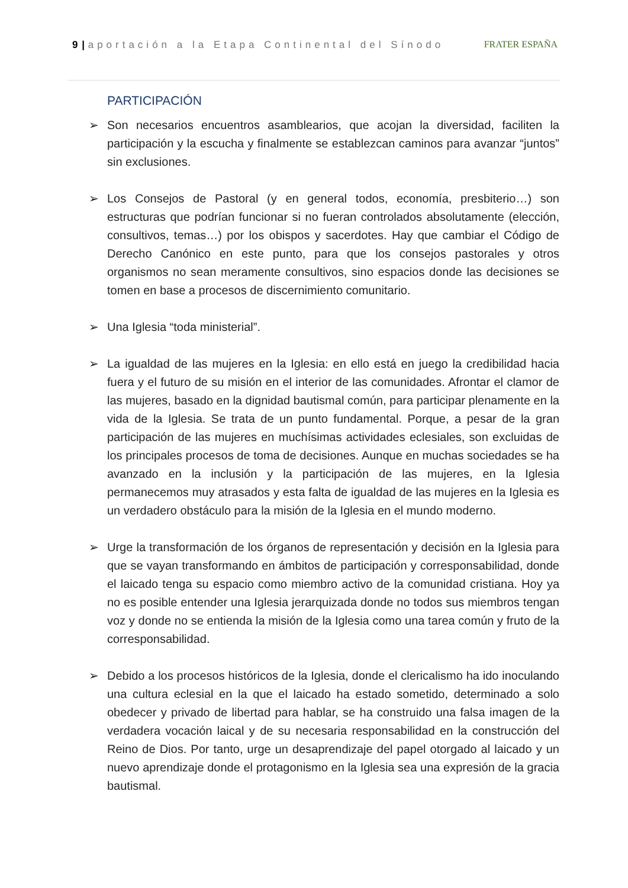9 | aportación a la Etapa Continental del Sínodo FRATER ESPAÑA
PARTICIPACIÓN
➢ Son necesarios encuentros asamblearios, que acojan la diversidad, faciliten la participación y la escucha y finalmente se establezcan caminos para avanzar “juntos” sin exclusiones.
➢ Los Consejos de Pastoral (y en general todos, economía, presbiterio…) son estructuras que podrían funcionar si no fueran controlados absolutamente (elección, consultivos, temas…) por los obispos y sacerdotes. Hay que cambiar el Código de Derecho Canónico en este punto, para que los consejos pastorales y otros organismos no sean meramente consultivos, sino espacios donde las decisiones se tomen en base a procesos de discernimiento comunitario.
➢ Una Iglesia “toda ministerial”.
➢ La igualdad de las mujeres en la Iglesia: en ello está en juego la credibilidad hacia fuera y el futuro de su misión en el interior de las comunidades. Afrontar el clamor de las mujeres, basado en la dignidad bautismal común, para participar plenamente en la vida de la Iglesia. Se trata de un punto fundamental. Porque, a pesar de la gran participación de las mujeres en muchísimas actividades eclesiales, son excluidas de los principales procesos de toma de decisiones. Aunque en muchas sociedades se ha avanzado en la inclusión y la participación de las mujeres, en la Iglesia permanecemos muy atrasados y esta falta de igualdad de las mujeres en la Iglesia es un verdadero obstáculo para la misión de la Iglesia en el mundo moderno.
➢ Urge la transformación de los órganos de representación y decisión en la Iglesia para que se vayan transformando en ámbitos de participación y corresponsabilidad, donde el laicado tenga su espacio como miembro activo de la comunidad cristiana. Hoy ya no es posible entender una Iglesia jerarquizada donde no todos sus miembros tengan voz y donde no se entienda la misión de la Iglesia como una tarea común y fruto de la corresponsabilidad.
➢ Debido a los procesos históricos de la Iglesia, donde el clericalismo ha ido inoculando una cultura eclesial en la que el laicado ha estado sometido, determinado a solo obedecer y privado de libertad para hablar, se ha construido una falsa imagen de la verdadera vocación laical y de su necesaria responsabilidad en la construcción del Reino de Dios. Por tanto, urge un desaprendizaje del papel otorgado al laicado y un nuevo aprendizaje donde el protagonismo en la Iglesia sea una expresión de la gracia bautismal.